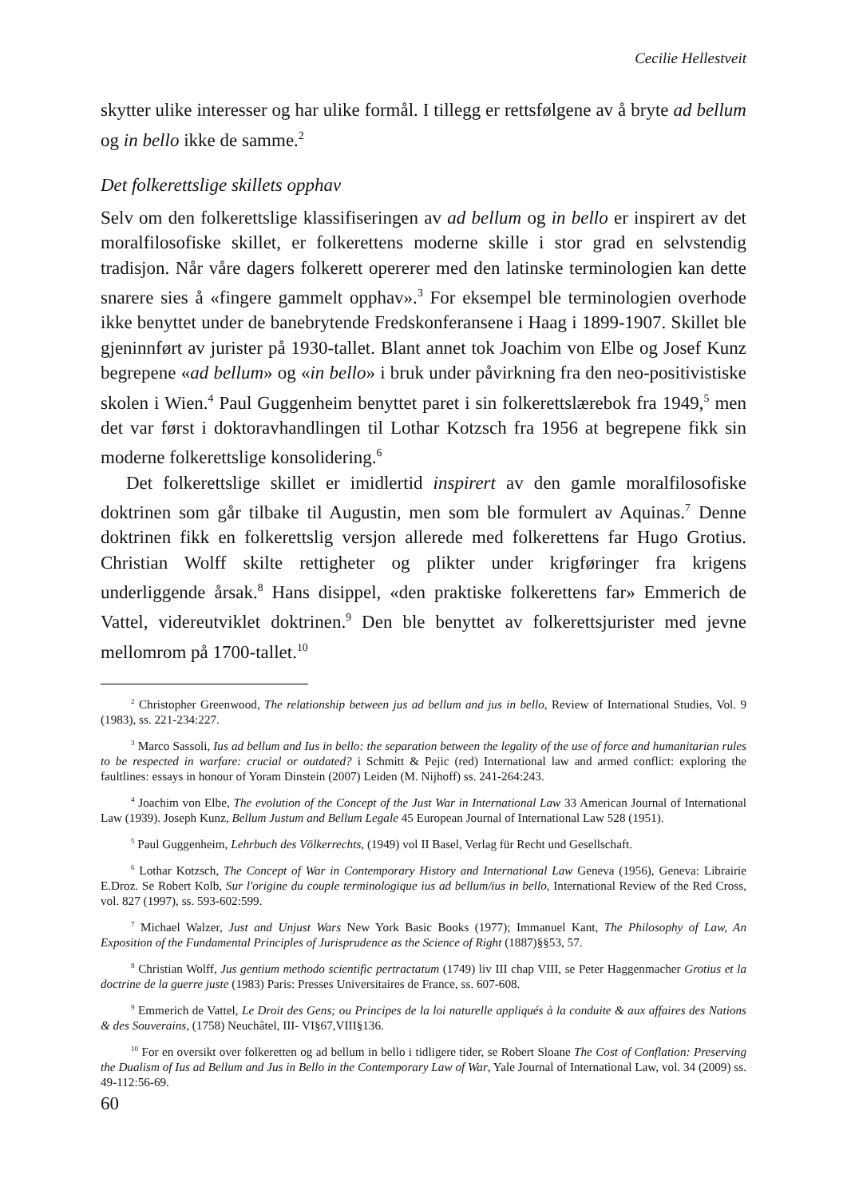Cecilie Hellestveit
skytter ulike interesser og har ulike formål. I tillegg er rettsfølgene av å bryte ad bellum og in bello ikke de samme.<sup>2</sup>
Det folkerettslige skillets opphav
Selv om den folkerettslige klassifiseringen av ad bellum og in bello er inspirert av det moralfilosofiske skillet, er folkerettens moderne skille i stor grad en selvstendig tradisjon. Når våre dagers folkerett opererer med den latinske terminologien kan dette snarere sies å «fingere gammelt opphav».<sup>3</sup> For eksempel ble terminologien overhode ikke benyttet under de banebrytende Fredskonferansene i Haag i 1899-1907. Skillet ble gjeninnført av jurister på 1930-tallet. Blant annet tok Joachim von Elbe og Josef Kunz begrepene «ad bellum» og «in bello» i bruk under påvirkning fra den neo-positivistiske skolen i Wien.<sup>4</sup> Paul Guggenheim benyttet paret i sin folkerettslærebok fra 1949,<sup>5</sup> men det var først i doktoravhandlingen til Lothar Kotzsch fra 1956 at begrepene fikk sin moderne folkerettslige konsolidering.<sup>6</sup>
Det folkerettslige skillet er imidlertid inspirert av den gamle moralfilosofiske doktrinen som går tilbake til Augustin, men som ble formulert av Aquinas.<sup>7</sup> Denne doktrinen fikk en folkerettslig versjon allerede med folkerettens far Hugo Grotius. Christian Wolff skilte rettigheter og plikter under krigføringer fra krigens underliggende årsak.<sup>8</sup> Hans disippel, «den praktiske folkerettens far» Emmerich de Vattel, videreutviklet doktrinen.<sup>9</sup> Den ble benyttet av folkerettsjurister med jevne mellomrom på 1700-tallet.<sup>10</sup>
<sup>2</sup> Christopher Greenwood, The relationship between jus ad bellum and jus in bello, Review of International Studies, Vol. 9 (1983), ss. 221-234:227.
<sup>3</sup> Marco Sassoli, Ius ad bellum and Ius in bello: the separation between the legality of the use of force and humanitarian rules to be respected in warfare: crucial or outdated? i Schmitt & Pejic (red) International law and armed conflict: exploring the faultlines: essays in honour of Yoram Dinstein (2007) Leiden (M. Nijhoff) ss. 241-264:243.
<sup>4</sup> Joachim von Elbe, The evolution of the Concept of the Just War in International Law 33 American Journal of International Law (1939). Joseph Kunz, Bellum Justum and Bellum Legale 45 European Journal of International Law 528 (1951).
<sup>5</sup> Paul Guggenheim, Lehrbuch des Völkerrechts, (1949) vol II Basel, Verlag für Recht und Gesellschaft.
<sup>6</sup> Lothar Kotzsch, The Concept of War in Contemporary History and International Law Geneva (1956), Geneva: Librairie E.Droz. Se Robert Kolb, Sur l'origine du couple terminologique ius ad bellum/ius in bello, International Review of the Red Cross, vol. 827 (1997), ss. 593-602:599.
<sup>7</sup> Michael Walzer, Just and Unjust Wars New York Basic Books (1977); Immanuel Kant, The Philosophy of Law, An Exposition of the Fundamental Principles of Jurisprudence as the Science of Right (1887)§§53, 57.
<sup>8</sup> Christian Wolff, Jus gentium methodo scientific pertractatum (1749) liv III chap VIII, se Peter Haggenmacher Grotius et la doctrine de la guerre juste (1983) Paris: Presses Universitaires de France, ss. 607-608.
<sup>9</sup> Emmerich de Vattel, Le Droit des Gens; ou Principes de la loi naturelle appliqués à la conduite & aux affaires des Nations & des Souverains, (1758) Neuchâtel, III- VI§67,VIII§136.
<sup>10</sup> For en oversikt over folkeretten og ad bellum in bello i tidligere tider, se Robert Sloane The Cost of Conflation: Preserving the Dualism of Ius ad Bellum and Jus in Bello in the Contemporary Law of War, Yale Journal of International Law, vol. 34 (2009) ss. 49-112:56-69.
60